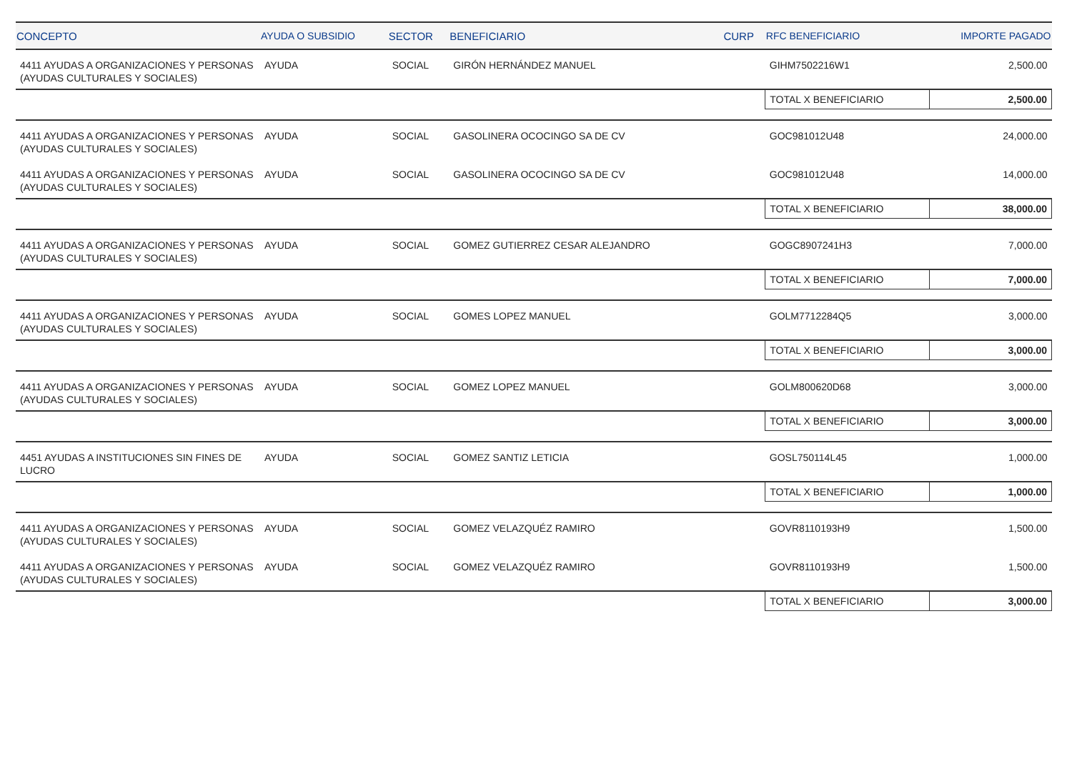| CONCEPTO | AYUDA O SUBSIDIO | SECTOR | BENEFICIARIO | CURP | RFC BENEFICIARIO | IMPORTE PAGADO |
| --- | --- | --- | --- | --- | --- | --- |
| 4411 AYUDAS A ORGANIZACIONES Y PERSONAS (AYUDAS CULTURALES Y SOCIALES) | AYUDA | SOCIAL | GIRÓN HERNÁNDEZ MANUEL | | GIHM7502216W1 | 2,500.00 |
| | | | | | TOTAL X BENEFICIARIO | 2,500.00 |
| 4411 AYUDAS A ORGANIZACIONES Y PERSONAS (AYUDAS CULTURALES Y SOCIALES) | AYUDA | SOCIAL | GASOLINERA OCOCINGO SA DE CV | | GOC981012U48 | 24,000.00 |
| 4411 AYUDAS A ORGANIZACIONES Y PERSONAS (AYUDAS CULTURALES Y SOCIALES) | AYUDA | SOCIAL | GASOLINERA OCOCINGO SA DE CV | | GOC981012U48 | 14,000.00 |
| | | | | | TOTAL X BENEFICIARIO | 38,000.00 |
| 4411 AYUDAS A ORGANIZACIONES Y PERSONAS (AYUDAS CULTURALES Y SOCIALES) | AYUDA | SOCIAL | GOMEZ GUTIERREZ CESAR ALEJANDRO | | GOGC8907241H3 | 7,000.00 |
| | | | | | TOTAL X BENEFICIARIO | 7,000.00 |
| 4411 AYUDAS A ORGANIZACIONES Y PERSONAS (AYUDAS CULTURALES Y SOCIALES) | AYUDA | SOCIAL | GOMES LOPEZ MANUEL | | GOLM7712284Q5 | 3,000.00 |
| | | | | | TOTAL X BENEFICIARIO | 3,000.00 |
| 4411 AYUDAS A ORGANIZACIONES Y PERSONAS (AYUDAS CULTURALES Y SOCIALES) | AYUDA | SOCIAL | GOMEZ LOPEZ MANUEL | | GOLM800620D68 | 3,000.00 |
| | | | | | TOTAL X BENEFICIARIO | 3,000.00 |
| 4451 AYUDAS A INSTITUCIONES SIN FINES DE LUCRO | AYUDA | SOCIAL | GOMEZ SANTIZ LETICIA | | GOSL750114L45 | 1,000.00 |
| | | | | | TOTAL X BENEFICIARIO | 1,000.00 |
| 4411 AYUDAS A ORGANIZACIONES Y PERSONAS (AYUDAS CULTURALES Y SOCIALES) | AYUDA | SOCIAL | GOMEZ VELAZQUÉZ RAMIRO | | GOVR8110193H9 | 1,500.00 |
| 4411 AYUDAS A ORGANIZACIONES Y PERSONAS (AYUDAS CULTURALES Y SOCIALES) | AYUDA | SOCIAL | GOMEZ VELAZQUÉZ RAMIRO | | GOVR8110193H9 | 1,500.00 |
| | | | | | TOTAL X BENEFICIARIO | 3,000.00 |